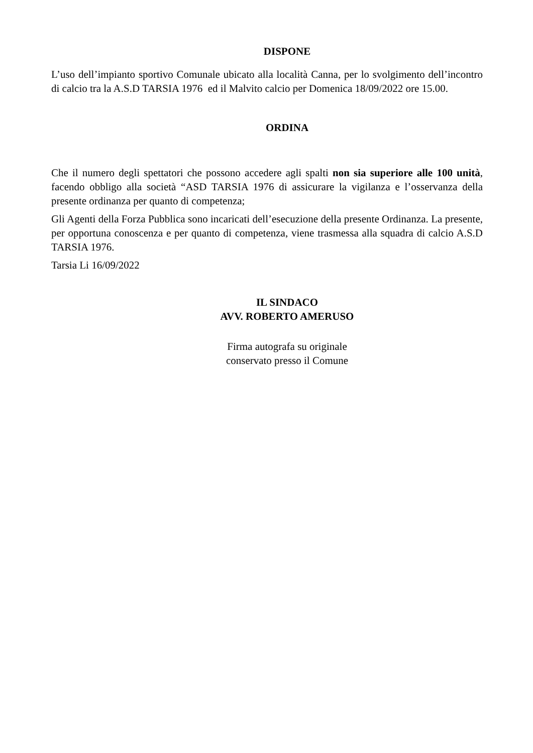DISPONE
L’uso dell’impianto sportivo Comunale ubicato alla località Canna, per lo svolgimento dell’incontro di calcio tra la A.S.D TARSIA 1976 ed il Malvito calcio per Domenica 18/09/2022 ore 15.00.
ORDINA
Che il numero degli spettatori che possono accedere agli spalti non sia superiore alle 100 unità, facendo obbligo alla società “ASD TARSIA 1976 di assicurare la vigilanza e l’osservanza della presente ordinanza per quanto di competenza;
Gli Agenti della Forza Pubblica sono incaricati dell’esecuzione della presente Ordinanza. La presente, per opportuna conoscenza e per quanto di competenza, viene trasmessa alla squadra di calcio A.S.D TARSIA 1976.
Tarsia Li 16/09/2022
IL SINDACO
AVV. ROBERTO AMERUSO
Firma autografa su originale
conservato presso il Comune